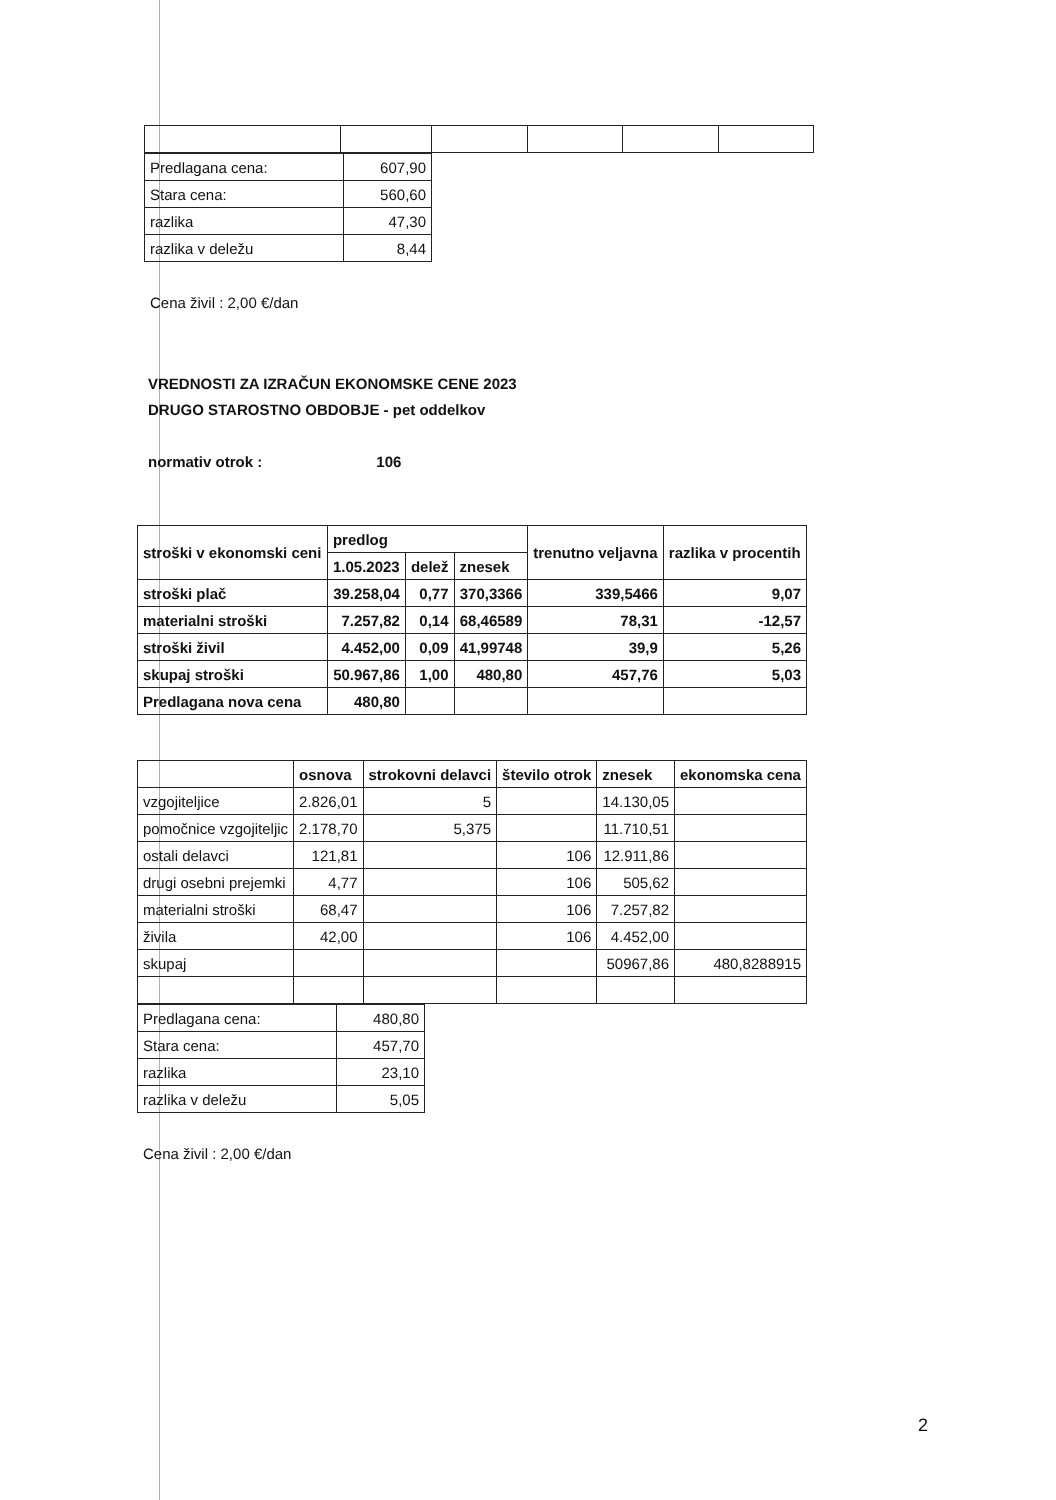| Predlagana cena: | 607,90 |
| Stara cena: | 560,60 |
| razlika | 47,30 |
| razlika v deležu | 8,44 |
Cena živil : 2,00 €/dan
VREDNOSTI ZA IZRAČUN EKONOMSKE CENE 2023
DRUGO STAROSTNO OBDOBJE - pet oddelkov
normativ otrok : 106
| stroški v ekonomski ceni | predlog | | | trenutno veljavna | razlika v procentih |
| --- | --- | --- | --- | --- | --- |
| | 1.05.2023 | delež | znesek | | |
| stroški plač | 39.258,04 | 0,77 | 370,3366 | 339,5466 | 9,07 |
| materialni stroški | 7.257,82 | 0,14 | 68,46589 | 78,31 | -12,57 |
| stroški živil | 4.452,00 | 0,09 | 41,99748 | 39,9 | 5,26 |
| skupaj stroški | 50.967,86 | 1,00 | 480,80 | 457,76 | 5,03 |
| Predlagana nova cena | 480,80 | | | | |
| | osnova | strokovni delavci | število otrok | znesek | ekonomska cena |
| --- | --- | --- | --- | --- | --- |
| vzgojiteljice | 2.826,01 | 5 | | 14.130,05 | |
| pomočnice vzgojiteljic | 2.178,70 | 5,375 | | 11.710,51 | |
| ostali delavci | 121,81 | | 106 | 12.911,86 | |
| drugi osebni prejemki | 4,77 | | 106 | 505,62 | |
| materialni stroški | 68,47 | | 106 | 7.257,82 | |
| živila | 42,00 | | 106 | 4.452,00 | |
| skupaj | | | | 50967,86 | 480,8288915 |
| Predlagana cena: | 480,80 |
| Stara cena: | 457,70 |
| razlika | 23,10 |
| razlika v deležu | 5,05 |
Cena živil : 2,00 €/dan
2